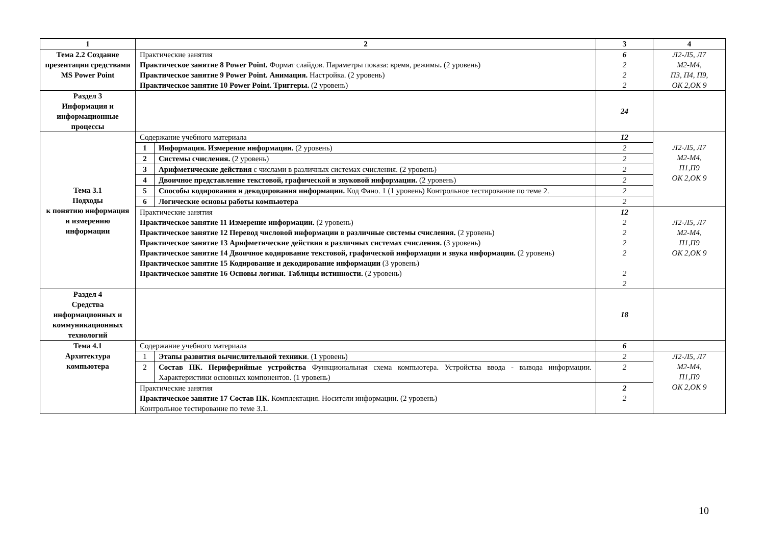| 1 | 2 | | 3 | 4 |
| --- | --- | --- | --- | --- |
| Тема 2.2 Создание презентации средствами MS Power Point | Практические занятия Практическое занятие 8 Power Point. Формат слайдов. Параметры показа: время, режимы . (2 уровень) Практическое занятие 9 Power Point. Анимация. Настройка. (2 уровень) Практическое занятие 10 Power Point. Триггеры. (2 уровень) | | 6 2 2 2 | Л2-Л5, Л7 М2-М4, П3, П4, П9, ОК 2,ОК 9 |
| Раздел 3 Информация и информационные процессы | | | 24 | |
| Тема 3.1 Подходы к понятию информация и измерению информации | Содержание учебного материала | | 12 | Л2-Л5, Л7 М2-М4, П1,П9 ОК 2,ОК 9 |
| | 1 | Информация. Измерение информации. (2 уровень) | 2 | |
| | 2 | Системы счисления. (2 уровень) | 2 | |
| | 3 | Арифметические действия с числами в различных системах счисления. (2 уровень) | 2 | |
| | 4 | Двоичное представление текстовой, графической и звуковой информации. (2 уровень) | 2 | |
| | 5 | Способы кодирования и декодирования информации. Код Фано. 1 (1 уровень) Контрольное тестирование по теме 2. | 2 | |
| | 6 | Логические основы работы компьютера | 2 | |
| | Практические занятия Практическое занятие 11 Измерение информации. (2 уровень) Практическое занятие 12 Перевод числовой информации в различные системы счисления. (2 уровень) Практическое занятие 13 Арифметические действия в различных системах счисления. (3 уровень) Практическое занятие 14 Двоичное кодирование текстовой, графической информации и звука информации. (2 уровень) Практическое занятие 15 Кодирование и декодирование информации (3 уровень) Практическое занятие 16 Основы логики. Таблицы истинности. (2 уровень) | | 12 2 2 2 2 2 2 | Л2-Л5, Л7 М2-М4, П1,П9 ОК 2,ОК 9 |
| Раздел 4 Средства информационных и коммуникационных технологий | | | 18 | |
| Тема 4.1 Архитектура компьютера | Содержание учебного материала | | 6 | |
| | 1 | Этапы развития вычислительной техники . (1 уровень) | 2 | Л2-Л5, Л7 М2-М4, П1,П9 ОК 2,ОК 9 |
| | 2 | Состав ПК. Периферийные устройства Функциональная схема компьютера. Устройства ввода - вывода информации. Характеристики основных компонентов. (1 уровень) | 2 | |
| | Практические занятия Практическое занятие 17 Состав ПК. Комплектация. Носители информации. (2 уровень) Контрольное тестирование по теме 3.1. | | 2 2 | |
10